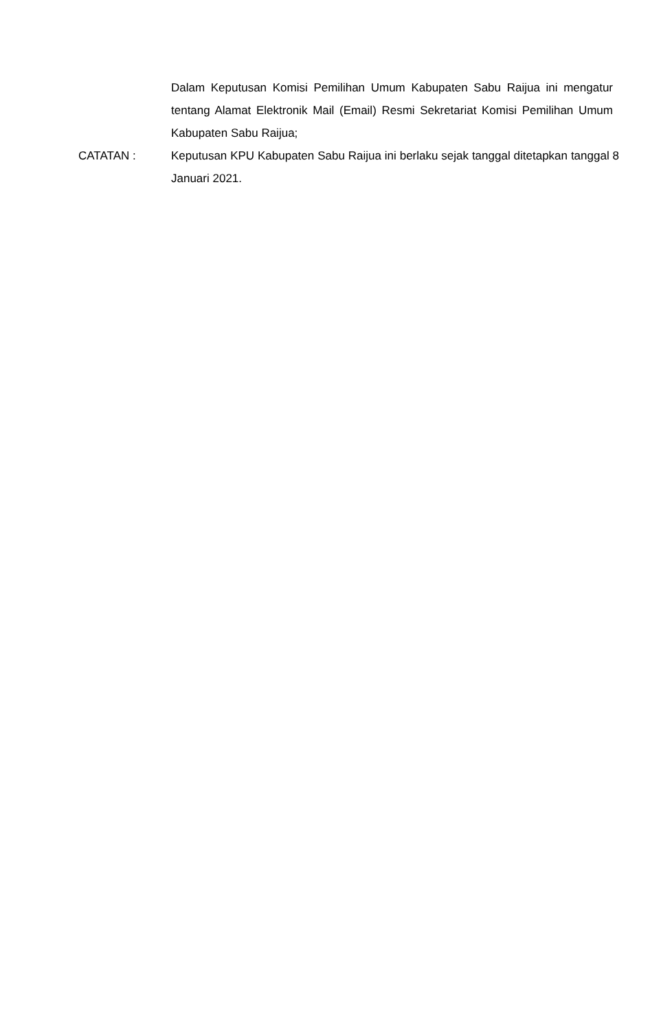Dalam Keputusan Komisi Pemilihan Umum Kabupaten Sabu Raijua ini mengatur tentang Alamat Elektronik Mail (Email) Resmi Sekretariat Komisi Pemilihan Umum Kabupaten Sabu Raijua;
CATATAN : Keputusan KPU Kabupaten Sabu Raijua ini berlaku sejak tanggal ditetapkan tanggal 8 Januari 2021.